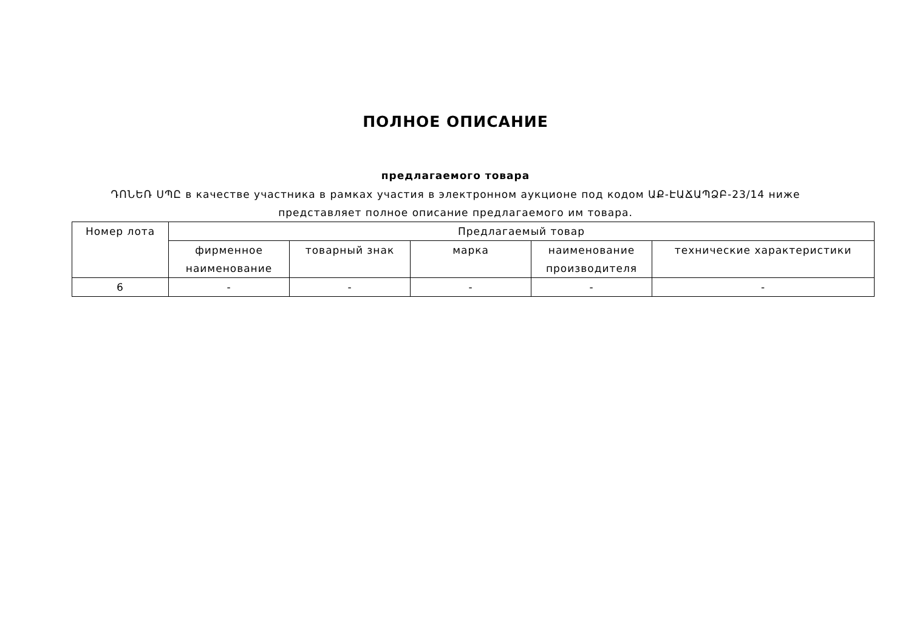ПОЛНОЕ ОПИСАНИЕ
предлагаемого товара
ԴՈՆԵՌ ՍՊԸ в качестве участника в рамках участия в электронном аукционе под кодом ԱՔ-ԷԱՃԱՊՁԲ-23/14 ниже представляет полное описание предлагаемого им товара.
| Номер лота | Предлагаемый товар | | | | |
| --- | --- | --- | --- | --- | --- |
| | фирменное наименование | товарный знак | марка | наименование производителя | технические характеристики |
| 6 | - | - | - | - | - |